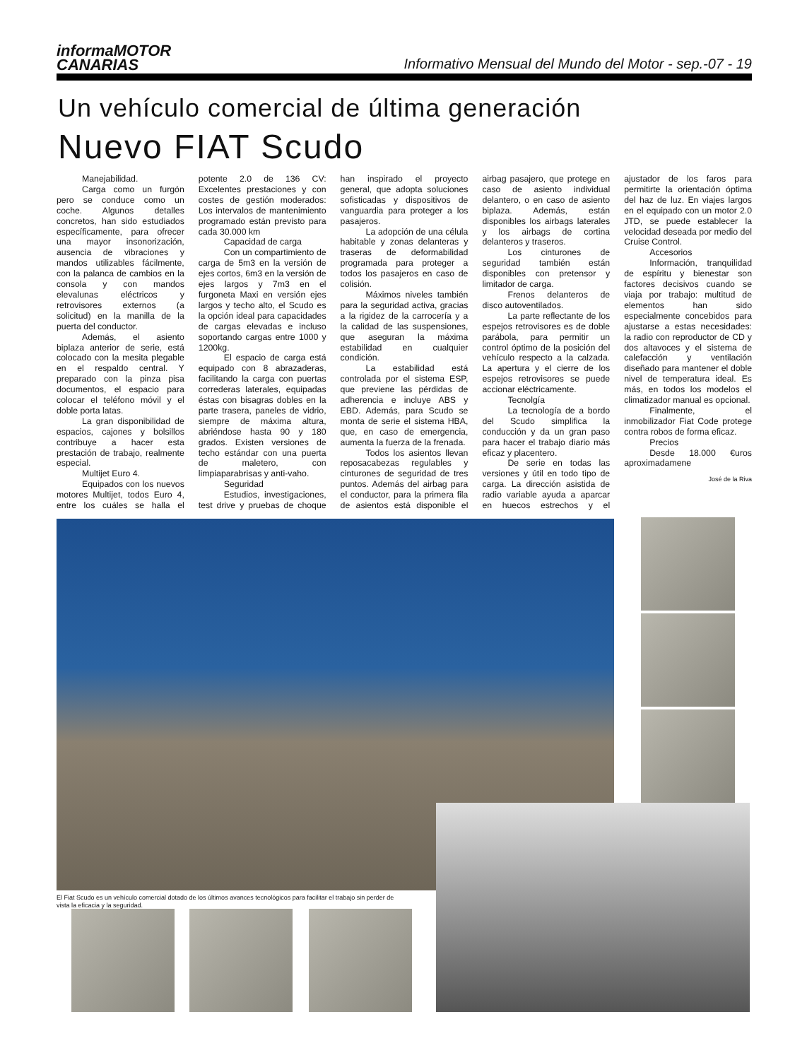informaMOTOR
CANARIAS
Informativo Mensual del Mundo del Motor - sep.-07 - 19
Un vehículo comercial de última generación
Nuevo FIAT Scudo
Manejabilidad.
Carga como un furgón pero se conduce como un coche. Algunos detalles concretos, han sido estudiados específicamente, para ofrecer una mayor insonorización, ausencia de vibraciones y mandos utilizables fácilmente, con la palanca de cambios en la consola y con mandos elevalunas eléctricos y retrovisores externos (a solicitud) en la manilla de la puerta del conductor.
Además, el asiento biplaza anterior de serie, está colocado con la mesita plegable en el respaldo central. Y preparado con la pinza pisa documentos, el espacio para colocar el teléfono móvil y el doble porta latas.
La gran disponibilidad de espacios, cajones y bolsillos contribuye a hacer esta prestación de trabajo, realmente especial.
Multijet Euro 4.
Equipados con los nuevos motores Multijet, todos Euro 4, entre los cuáles se halla el potente 2.0 de 136 CV: Excelentes prestaciones y con costes de gestión moderados: Los intervalos de mantenimiento programado están previsto para cada 30.000 km
Capacidad de carga
Con un compartimiento de carga de 5m3 en la versión de ejes cortos, 6m3 en la versión de ejes largos y 7m3 en el furgoneta Maxi en versión ejes largos y techo alto, el Scudo es la opción ideal para capacidades de cargas elevadas e incluso soportando cargas entre 1000 y 1200kg.
El espacio de carga está equipado con 8 abrazaderas, facilitando la carga con puertas correderas laterales, equipadas éstas con bisagras dobles en la parte trasera, paneles de vidrio, siempre de máxima altura, abriéndose hasta 90 y 180 grados. Existen versiones de techo estándar con una puerta de maletero, con limpiaparabrisas y anti-vaho.
Seguridad
Estudios, investigaciones, test drive y pruebas de choque han inspirado el proyecto general, que adopta soluciones sofisticadas y dispositivos de vanguardia para proteger a los pasajeros.
La adopción de una célula habitable y zonas delanteras y traseras de deformabilidad programada para proteger a todos los pasajeros en caso de colisión.
Máximos niveles también para la seguridad activa, gracias a la rigidez de la carrocería y a la calidad de las suspensiones, que aseguran la máxima estabilidad en cualquier condición.
La estabilidad está controlada por el sistema ESP, que previene las pérdidas de adherencia e incluye ABS y EBD. Además, para Scudo se monta de serie el sistema HBA, que, en caso de emergencia, aumenta la fuerza de la frenada.
Todos los asientos llevan reposacabezas regulables y cinturones de seguridad de tres puntos. Además del airbag para el conductor, para la primera fila de asientos está disponible el airbag pasajero, que protege en caso de asiento individual delantero, o en caso de asiento biplaza. Además, están disponibles los airbags laterales y los airbags de cortina delanteros y traseros.
Los cinturones de seguridad también están disponibles con pretensor y limitador de carga.
Frenos delanteros de disco autoventilados.
La parte reflectante de los espejos retrovisores es de doble parábola, para permitir un control óptimo de la posición del vehículo respecto a la calzada. La apertura y el cierre de los espejos retrovisores se puede accionar eléctricamente.
Tecnolgía
La tecnología de a bordo del Scudo simplifica la conducción y da un gran paso para hacer el trabajo diario más eficaz y placentero.
De serie en todas las versiones y útil en todo tipo de carga. La dirección asistida de radio variable ayuda a aparcar en huecos estrechos y el ajustador de los faros para permitirte la orientación óptima del haz de luz. En viajes largos en el equipado con un motor 2.0 JTD, se puede establecer la velocidad deseada por medio del Cruise Control.
Accesorios
Información, tranquilidad de espíritu y bienestar son factores decisivos cuando se viaja por trabajo: multitud de elementos han sido especialmente concebidos para ajustarse a estas necesidades: la radio con reproductor de CD y dos altavoces y el sistema de calefacción y ventilación diseñado para mantener el doble nivel de temperatura ideal. Es más, en todos los modelos el climatizador manual es opcional.
Finalmente, el inmobilizador Fiat Code protege contra robos de forma eficaz.
Precios
Desde 18.000 €uros aproximadamene
José de la Riva
El Fiat Scudo es un vehículo comercial dotado de los últimos avances tecnológicos para facilitar el trabajo sin perder de vista la eficacia y la seguridad.